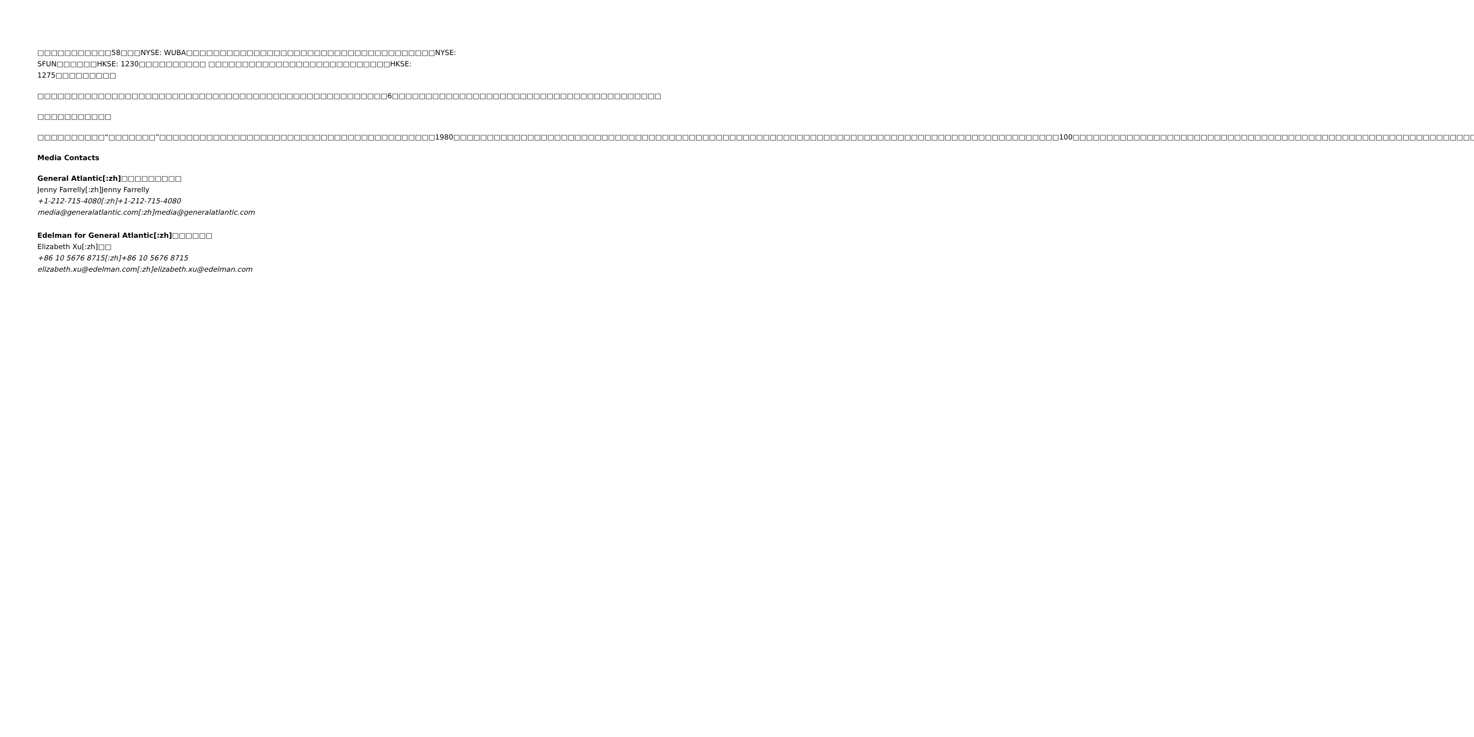□□□□□□□□□□□58□□□NYSE: WUBA□□□□□□□□□□□□□□□□□□□□□□□□□□□□□□□□□□□□□NYSE: SFUN□□□□□□HKSE: 1230□□□□□□□□□□ □□□□□□□□□□□□□□□□□□□□□□□□□□□HKSE: 1275□□□□□□□□□
□□□□□□□□□□□□□□□□□□□□□□□□□□□□□□□□□□□□□□□□□□□□□□□□□□□□6□□□□□□□□□□□□□□□□□□□□□□□□□□□□□□□□□□□□□□□□
□□□□□□□□□□□
□□□□□□□□□□“□□□□□□□”□□□□□□□□□□□□□□□□□□□□□□□□□□□□□□□□□□□□□□□□□1980□□□□□□□□□□□□□□□□□□□□□□□□□□□□□□□□□□□□□□□□□□□□□□□□□□□□□□□□□□□□□□□□□□□□□□□□□□□□□□□□□□□□□□□□□□100□□□□□□□□□□□□□□□□□□□□□□□□□□□□□□□□□□□□□□□□□□□□□□□□□□□□□□□□□□□□□□□□□□□□□□□□□□□
Media Contacts
General Atlantic[:zh]□□□□□□□□□
Jenny Farrelly[:zh]Jenny Farrelly
+1-212-715-4080[:zh]+1-212-715-4080
media@generalatlantic.com[:zh]media@generalatlantic.com
Edelman for General Atlantic[:zh]□□□□□□
Elizabeth Xu[:zh]□□
+86 10 5676 8715[:zh]+86 10 5676 8715
elizabeth.xu@edelman.com[:zh]elizabeth.xu@edelman.com